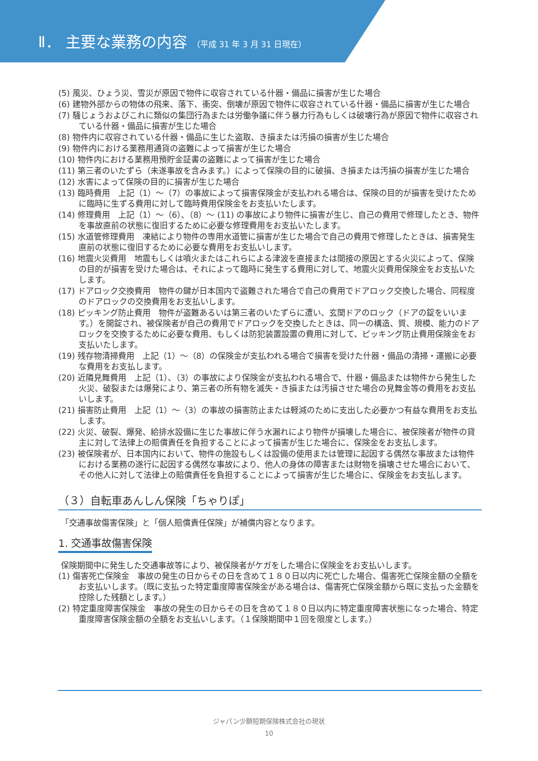Ⅱ． 主要な業務の内容 （平成 31 年 3 月 31 日現在）
(5) 風災、ひょう災、雪災が原因で物件に収容されている什器・備品に損害が生じた場合
(6) 建物外部からの物体の飛来、落下、衝突、倒壊が原因で物件に収容されている什器・備品に損害が生じた場合
(7) 騒じょうおよびこれに類似の集団行為または労働争議に伴う暴力行為もしくは破壊行為が原因で物件に収容されている什器・備品に損害が生じた場合
(8) 物件内に収容されている什器・備品に生じた盗取、き損または汚損の損害が生じた場合
(9) 物件内における業務用通貨の盗難によって損害が生じた場合
(10) 物件内における業務用預貯金証書の盗難によって損害が生じた場合
(11) 第三者のいたずら（未遂事故を含みます。）によって保険の目的に破損、き損または汚損の損害が生じた場合
(12) 水害によって保険の目的に損害が生じた場合
(13) 臨時費用　上記（1）～（7）の事故によって損害保険金が支払われる場合は、保険の目的が損害を受けたために臨時に生ずる費用に対して臨時費用保険金をお支払いたします。
(14) 修理費用　上記（1）～（6）、（8）～ (11) の事故により物件に損害が生じ、自己の費用で修理したとき、物件を事故直前の状態に復旧するために必要な修理費用をお支払いたします。
(15) 水道管修理費用　凍結により物件の専用水道管に損害が生じた場合で自己の費用で修理したときは、損害発生直前の状態に復旧するために必要な費用をお支払いします。
(16) 地震火災費用　地震もしくは噴火またはこれらによる津波を直接または間接の原因とする火災によって、保険の目的が損害を受けた場合は、それによって臨時に発生する費用に対して、地震火災費用保険金をお支払いたします。
(17) ドアロック交換費用　物件の鍵が日本国内で盗難された場合で自己の費用でドアロック交換した場合、同程度のドアロックの交換費用をお支払いします。
(18) ピッキング防止費用　物件が盗難あるいは第三者のいたずらに遭い、玄関ドアのロック（ドアの錠をいいます。）を開錠され、被保険者が自己の費用でドアロックを交換したときは、同一の構造、質、規模、能力のドアロックを交換するために必要な費用、もしくは防犯装置設置の費用に対して、ピッキング防止費用保険金をお支払いたします。
(19) 残存物清掃費用　上記（1）～（8）の保険金が支払われる場合で損害を受けた什器・備品の清掃・運搬に必要な費用をお支払します。
(20) 近隣見舞費用　上記（1）、（3）の事故により保険金が支払われる場合で、什器・備品または物件から発生した火災、破裂または爆発により、第三者の所有物を滅失・き損または汚損させた場合の見舞金等の費用をお支払いします。
(21) 損害防止費用　上記（1）～（3）の事故の損害防止または軽減のために支出した必要かつ有益な費用をお支払します。
(22) 火災、破裂、爆発、給排水設備に生じた事故に伴う水漏れにより物件が損壊した場合に、被保険者が物件の貸主に対して法律上の賠償責任を負担することによって損害が生じた場合に、保険金をお支払します。
(23) 被保険者が、日本国内において、物件の施設もしくは設備の使用または管理に起因する偶然な事故または物件における業務の遂行に起因する偶然な事故により、他人の身体の障害または財物を損壊させた場合において、その他人に対して法律上の賠償責任を負担することによって損害が生じた場合に、保険金をお支払します。
（３）自転車あんしん保険「ちゃりぽ」
「交通事故傷害保険」と「個人賠償責任保険」が補償内容となります。
1. 交通事故傷害保険
保険期間中に発生した交通事故等により、被保険者がケガをした場合に保険金をお支払いします。
(1) 傷害死亡保険金　事故の発生の日からその日を含めて１８０日以内に死亡した場合、傷害死亡保険金額の全額をお支払いします。（既に支払った特定重度障害保険金がある場合は、傷害死亡保険金額から既に支払った金額を控除した残額とします。）
(2) 特定重度障害保険金　事故の発生の日からその日を含めて１８０日以内に特定重度障害状態になった場合、特定重度障害保険金額の全額をお支払いします。（１保険期間中１回を限度とします。）
ジャパン少額短期保険株式会社の現状
10